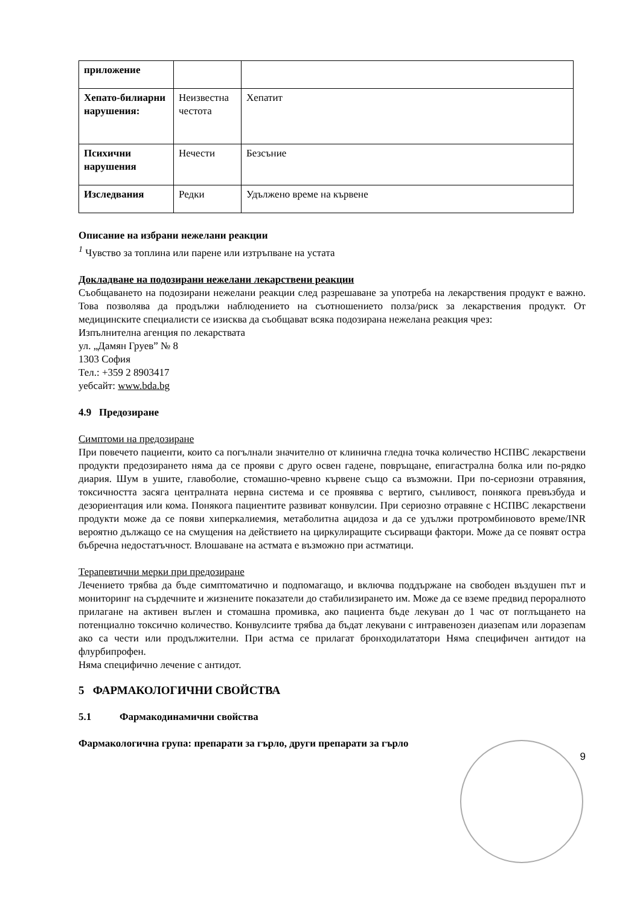| приложение | | |
| Хепато-билиарни нарушения: | Неизвестна честота | Хепатит |
| Психични нарушения | Нечести | Безсъние |
| Изследвания | Редки | Удължено време на кървене |
Описание на избрани нежелани реакции
<sup>1</sup> Чувство за топлина или парене или изтръпване на устата
Докладване на подозирани нежелани лекарствени реакции
Съобщаването на подозирани нежелани реакции след разрешаване за употреба на лекарствения продукт е важно. Това позволява да продължи наблюдението на съотношението полза/риск за лекарствения продукт. От медицинските специалисти се изисква да съобщават всяка подозирана нежелана реакция чрез:
Изпълнителна агенция по лекарствата
ул. „Дамян Груев” № 8
1303 София
Тел.: +359 2 8903417
уебсайт: www.bda.bg
4.9 Предозиране
Симптоми на предозиране
При повечето пациенти, които са погълнали значително от клинична гледна точка количество НСПВС лекарствени продукти предозирането няма да се прояви с друго освен гадене, повръщане, епигастрална болка или по-рядко диария. Шум в ушите, главоболие, стомашно-чревно кървене също са възможни. При по-сериозни отравяния, токсичността засяга централната нервна система и се проявява с вертиго, сънливост, понякога превъзбуда и дезориентация или кома. Понякога пациентите развиват конвулсии. При сериозно отравяне с НСПВС лекарствени продукти може да се появи хиперкалиемия, метаболитна ацидоза и да се удължи протромбиновото време/INR вероятно дължащо се на смущения на действието на циркулиращите съсирващи фактори. Може да се появят остра бъбречна недостатъчност. Влошаване на астмата е възможно при астматици.
Терапевтични мерки при предозиране
Лечението трябва да бъде симптоматично и подпомагащо, и включва поддържане на свободен въздушен път и мониторинг на сърдечните и жизнените показатели до стабилизирането им. Може да се вземе предвид пероралното прилагане на активен въглен и стомашна промивка, ако пациента бъде лекуван до 1 час от поглъщането на потенциално токсично количество. Конвулсиите трябва да бъдат лекувани с интравенозен диазепам или лоразепам ако са чести или продължителни. При астма се прилагат бронходилататори Няма специфичен антидот на флурбипрофен.
Няма специфично лечение с антидот.
5 ФАРМАКОЛОГИЧНИ СВОЙСТВА
5.1 Фармакодинамични свойства
Фармакологична група: препарати за гърло, други препарати за гърло
9